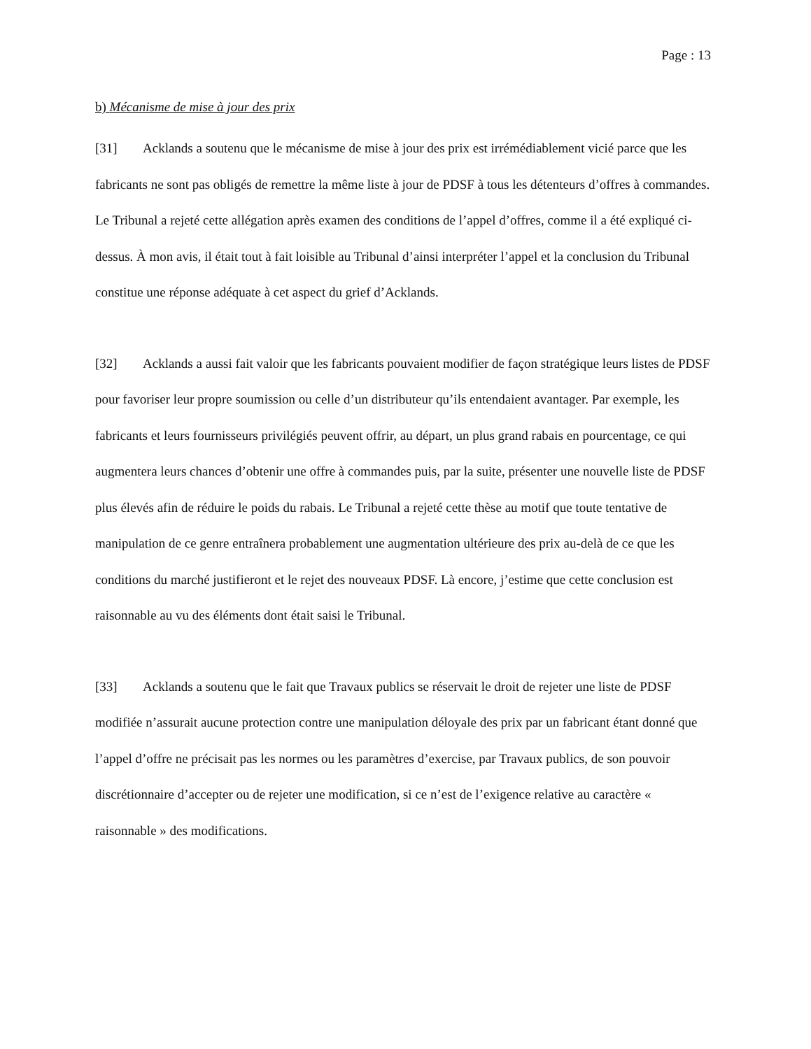Page : 13
b) Mécanisme de mise à jour des prix
[31] Acklands a soutenu que le mécanisme de mise à jour des prix est irrémédiablement vicié parce que les fabricants ne sont pas obligés de remettre la même liste à jour de PDSF à tous les détenteurs d’offres à commandes. Le Tribunal a rejeté cette allégation après examen des conditions de l’appel d’offres, comme il a été expliqué ci-dessus. À mon avis, il était tout à fait loisible au Tribunal d’ainsi interpréter l’appel et la conclusion du Tribunal constitue une réponse adéquate à cet aspect du grief d’Acklands.
[32] Acklands a aussi fait valoir que les fabricants pouvaient modifier de façon stratégique leurs listes de PDSF pour favoriser leur propre soumission ou celle d’un distributeur qu’ils entendaient avantager. Par exemple, les fabricants et leurs fournisseurs privilégiés peuvent offrir, au départ, un plus grand rabais en pourcentage, ce qui augmentera leurs chances d’obtenir une offre à commandes puis, par la suite, présenter une nouvelle liste de PDSF plus élevés afin de réduire le poids du rabais. Le Tribunal a rejeté cette thèse au motif que toute tentative de manipulation de ce genre entraînera probablement une augmentation ultérieure des prix au-delà de ce que les conditions du marché justifieront et le rejet des nouveaux PDSF. Là encore, j’estime que cette conclusion est raisonnable au vu des éléments dont était saisi le Tribunal.
[33] Acklands a soutenu que le fait que Travaux publics se réservait le droit de rejeter une liste de PDSF modifiée n’assurait aucune protection contre une manipulation déloyale des prix par un fabricant étant donné que l’appel d’offre ne précisait pas les normes ou les paramètres d’exercise, par Travaux publics, de son pouvoir discrétionnaire d’accepter ou de rejeter une modification, si ce n’est de l’exigence relative au caractère « raisonnable » des modifications.